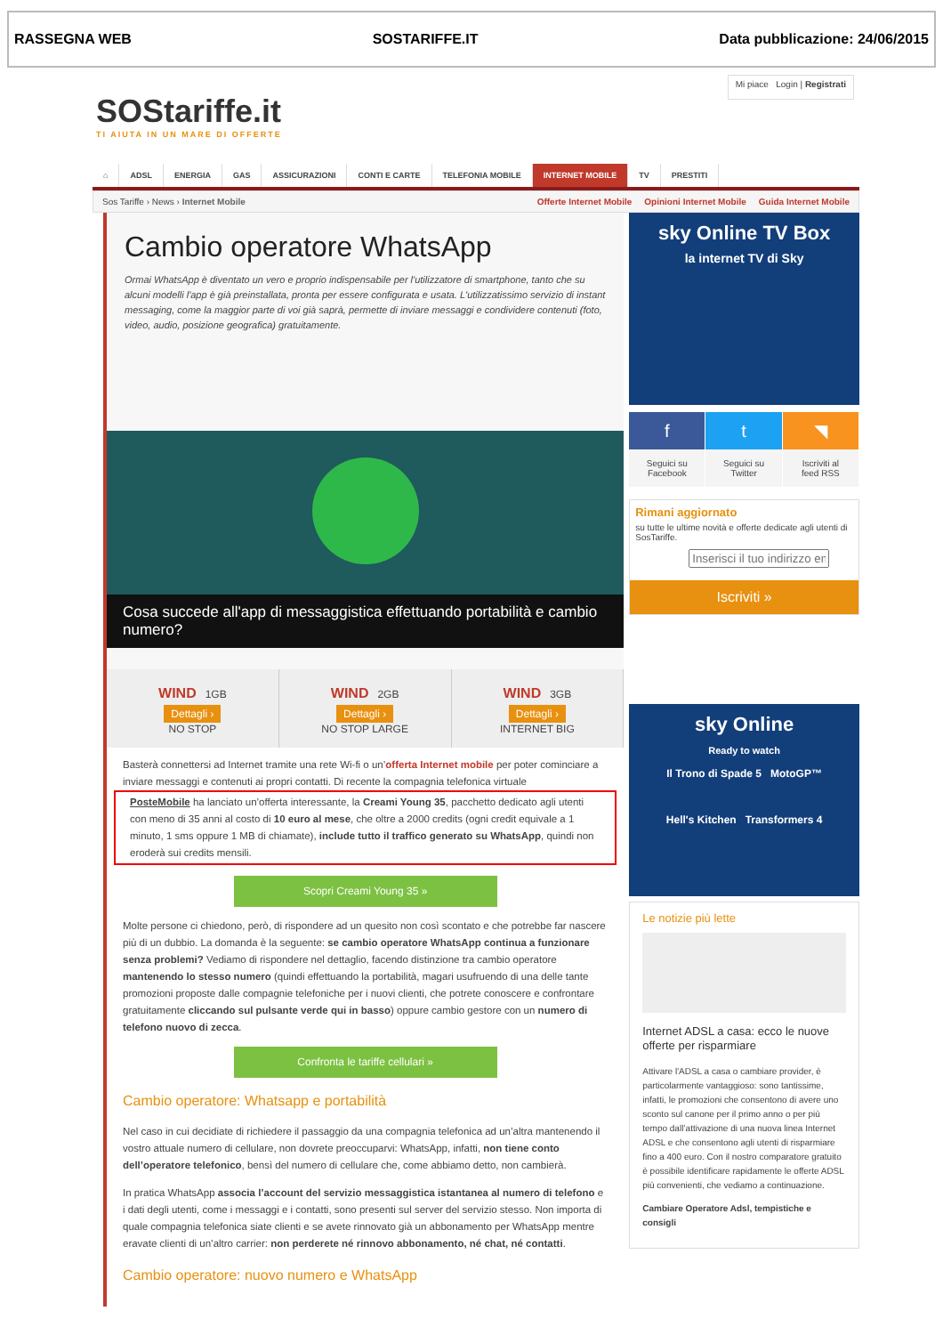RASSEGNA WEB SOSTARIFFE.IT Data pubblicazione: 24/06/2015
SOStariffe.it
TI AIUTA IN UN MARE DI OFFERTE
Mi piace Login | Registrati
⌂ ADSL ENERGIA GAS ASSICURAZIONI CONTI E CARTE TELEFONIA MOBILE INTERNET MOBILE TV PRESTITI
Sos Tariffe › News › Internet Mobile Offerte Internet Mobile Opinioni Internet Mobile Guida Internet Mobile
Cambio operatore WhatsApp
Ormai WhatsApp è diventato un vero e proprio indispensabile per l'utilizzatore di smartphone, tanto che su alcuni modelli l'app è già preinstallata, pronta per essere configurata e usata. L'utilizzatissimo servizio di instant messaging, come la maggior parte di voi già saprà, permette di inviare messaggi e condividere contenuti (foto, video, audio, posizione geografica) gratuitamente.
Cosa succede all'app di messaggistica effettuando portabilità e cambio numero?
WIND 1GB
Dettagli ›
NO STOP
WIND 2GB
Dettagli ›
NO STOP LARGE
WIND 3GB
Dettagli ›
INTERNET BIG
Basterà connettersi ad Internet tramite una rete Wi-fi o un’offerta Internet mobile per poter cominciare a inviare messaggi e contenuti ai propri contatti. Di recente la compagnia telefonica virtuale
PosteMobile ha lanciato un’offerta interessante, la Creami Young 35, pacchetto dedicato agli utenti con meno di 35 anni al costo di 10 euro al mese, che oltre a 2000 credits (ogni credit equivale a 1 minuto, 1 sms oppure 1 MB di chiamate), include tutto il traffico generato su WhatsApp, quindi non eroderà sui credits mensili.
Scopri Creami Young 35 »
Molte persone ci chiedono, però, di rispondere ad un quesito non così scontato e che potrebbe far nascere più di un dubbio. La domanda è la seguente: se cambio operatore WhatsApp continua a funzionare senza problemi? Vediamo di rispondere nel dettaglio, facendo distinzione tra cambio operatore mantenendo lo stesso numero (quindi effettuando la portabilità, magari usufruendo di una delle tante promozioni proposte dalle compagnie telefoniche per i nuovi clienti, che potrete conoscere e confrontare gratuitamente cliccando sul pulsante verde qui in basso) oppure cambio gestore con un numero di telefono nuovo di zecca.
Confronta le tariffe cellulari »
Cambio operatore: Whatsapp e portabilità
Nel caso in cui decidiate di richiedere il passaggio da una compagnia telefonica ad un’altra mantenendo il vostro attuale numero di cellulare, non dovrete preoccuparvi: WhatsApp, infatti, non tiene conto dell’operatore telefonico, bensì del numero di cellulare che, come abbiamo detto, non cambierà.
In pratica WhatsApp associa l’account del servizio messaggistica istantanea al numero di telefono e i dati degli utenti, come i messaggi e i contatti, sono presenti sul server del servizio stesso. Non importa di quale compagnia telefonica siate clienti e se avete rinnovato già un abbonamento per WhatsApp mentre eravate clienti di un’altro carrier: non perderete né rinnovo abbonamento, né chat, né contatti.
Cambio operatore: nuovo numero e WhatsApp
sky Online TV Box
la internet TV di Sky
f
Seguici su
Facebook
t
Seguici su
Twitter
◥
Iscriviti al
feed RSS
Rimani aggiornato
su tutte le ultime novità e offerte dedicate agli utenti di SosTariffe.
Iscriviti »
sky Online
Ready to watch
Il Trono di Spade 5 MotoGP™
Hell's Kitchen Transformers 4
Le notizie più lette
Internet ADSL a casa: ecco le nuove offerte per risparmiare
Attivare l'ADSL a casa o cambiare provider, è particolarmente vantaggioso: sono tantissime, infatti, le promozioni che consentono di avere uno sconto sul canone per il primo anno o per più tempo dall’attivazione di una nuova linea Internet ADSL e che consentono agli utenti di risparmiare fino a 400 euro. Con il nostro comparatore gratuito è possibile identificare rapidamente le offerte ADSL più convenienti, che vediamo a continuazione.
Cambiare Operatore Adsl, tempistiche e consigli